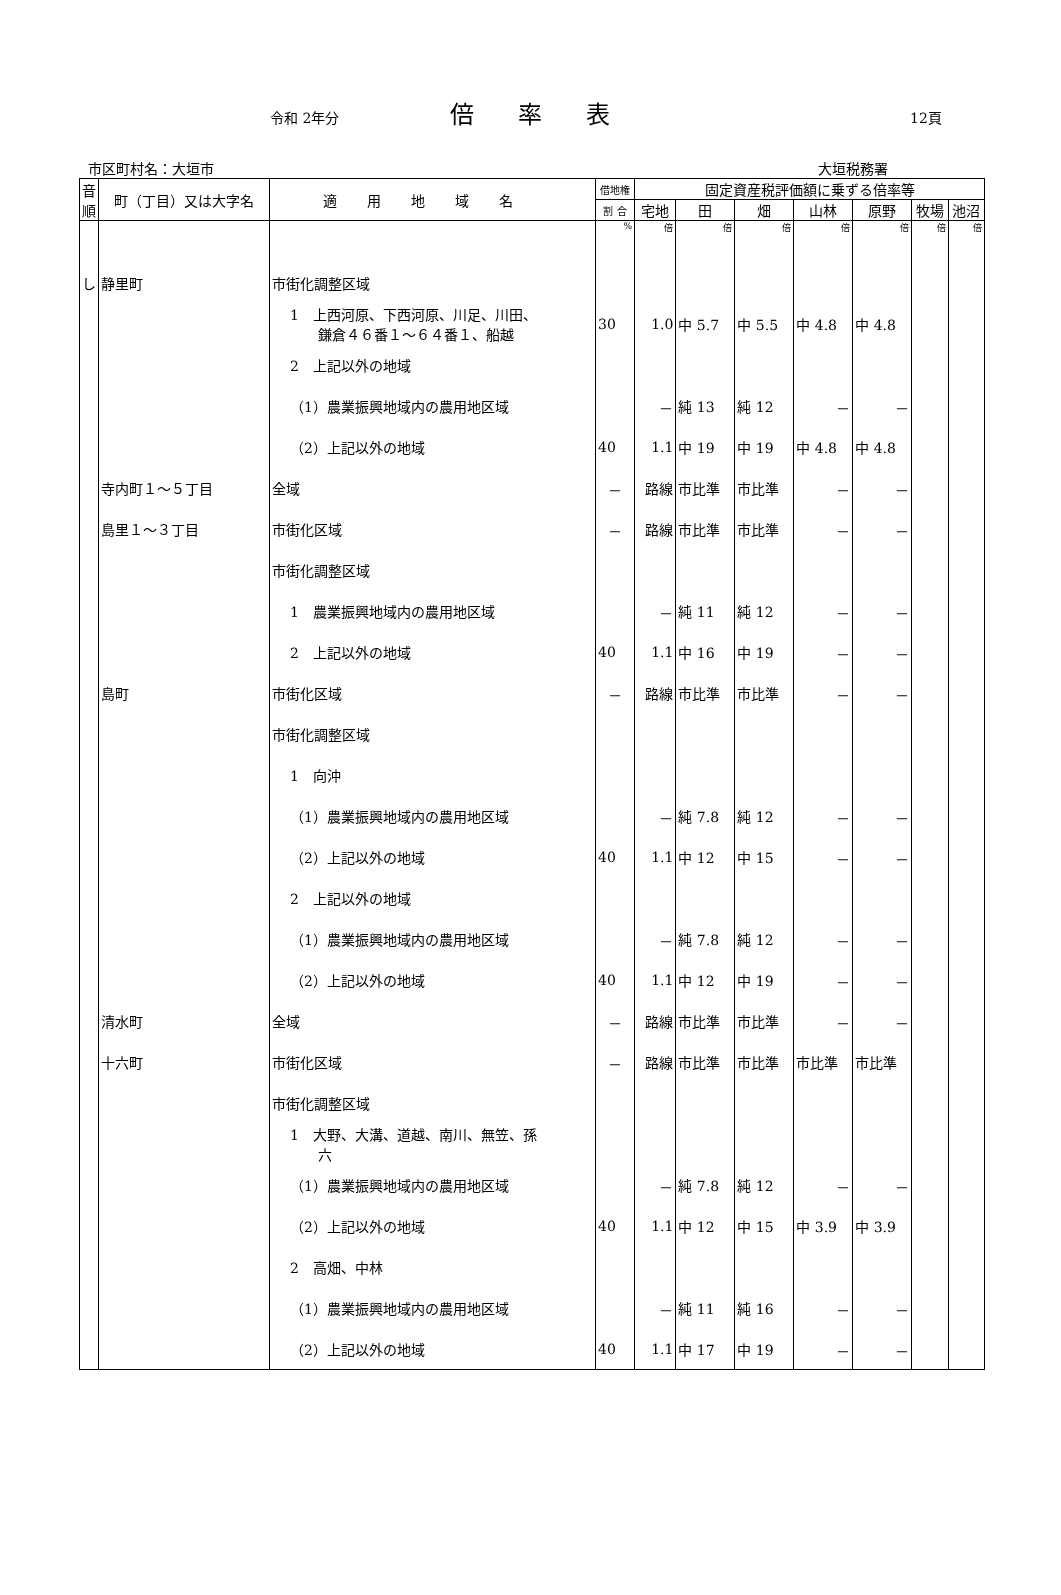令和 2年分 倍率表 12頁
市区町村名：大垣市 大垣税務署
| 音順 | 町（丁目）又は大字名 | 適用地域名 | 借地権 | 固定資産税評価額に乗ずる倍率等 | | | | | | |
| --- | --- | --- | --- | --- | --- | --- | --- | --- | --- | --- |
| | | | 割 合 | 宅地 | 田 | 畑 | 山林 | 原野 | 牧場 | 池沼 |
| | | | % | 倍 | 倍 | 倍 | 倍 | 倍 | 倍 | 倍 |
| し | 静里町 | 市街化調整区域 | | | | | | | | |
| | | 1 上西河原、下西河原、川足、川田、 鎌倉４６番１～６４番１、船越 | 30 | 1.0 | 中 5.7 | 中 5.5 | 中 4.8 | 中 4.8 | | |
| | | 2 上記以外の地域 | | | | | | | | |
| | | （1）農業振興地域内の農用地区域 | | － | 純 13 | 純 12 | － | － | | |
| | | （2）上記以外の地域 | 40 | 1.1 | 中 19 | 中 19 | 中 4.8 | 中 4.8 | | |
| | 寺内町１～５丁目 | 全域 | － | 路線 | 市比準 | 市比準 | － | － | | |
| | 島里１～３丁目 | 市街化区域 | － | 路線 | 市比準 | 市比準 | － | － | | |
| | | 市街化調整区域 | | | | | | | | |
| | | 1 農業振興地域内の農用地区域 | | － | 純 11 | 純 12 | － | － | | |
| | | 2 上記以外の地域 | 40 | 1.1 | 中 16 | 中 19 | － | － | | |
| | 島町 | 市街化区域 | － | 路線 | 市比準 | 市比準 | － | － | | |
| | | 市街化調整区域 | | | | | | | | |
| | | 1 向沖 | | | | | | | | |
| | | （1）農業振興地域内の農用地区域 | | － | 純 7.8 | 純 12 | － | － | | |
| | | （2）上記以外の地域 | 40 | 1.1 | 中 12 | 中 15 | － | － | | |
| | | 2 上記以外の地域 | | | | | | | | |
| | | （1）農業振興地域内の農用地区域 | | － | 純 7.8 | 純 12 | － | － | | |
| | | （2）上記以外の地域 | 40 | 1.1 | 中 12 | 中 19 | － | － | | |
| | 清水町 | 全域 | － | 路線 | 市比準 | 市比準 | － | － | | |
| | 十六町 | 市街化区域 | － | 路線 | 市比準 | 市比準 | 市比準 | 市比準 | | |
| | | 市街化調整区域 | | | | | | | | |
| | | 1 大野、大溝、道越、南川、無笠、孫 六 | | | | | | | | |
| | | （1）農業振興地域内の農用地区域 | | － | 純 7.8 | 純 12 | － | － | | |
| | | （2）上記以外の地域 | 40 | 1.1 | 中 12 | 中 15 | 中 3.9 | 中 3.9 | | |
| | | 2 高畑、中林 | | | | | | | | |
| | | （1）農業振興地域内の農用地区域 | | － | 純 11 | 純 16 | － | － | | |
| | | （2）上記以外の地域 | 40 | 1.1 | 中 17 | 中 19 | － | － | | |